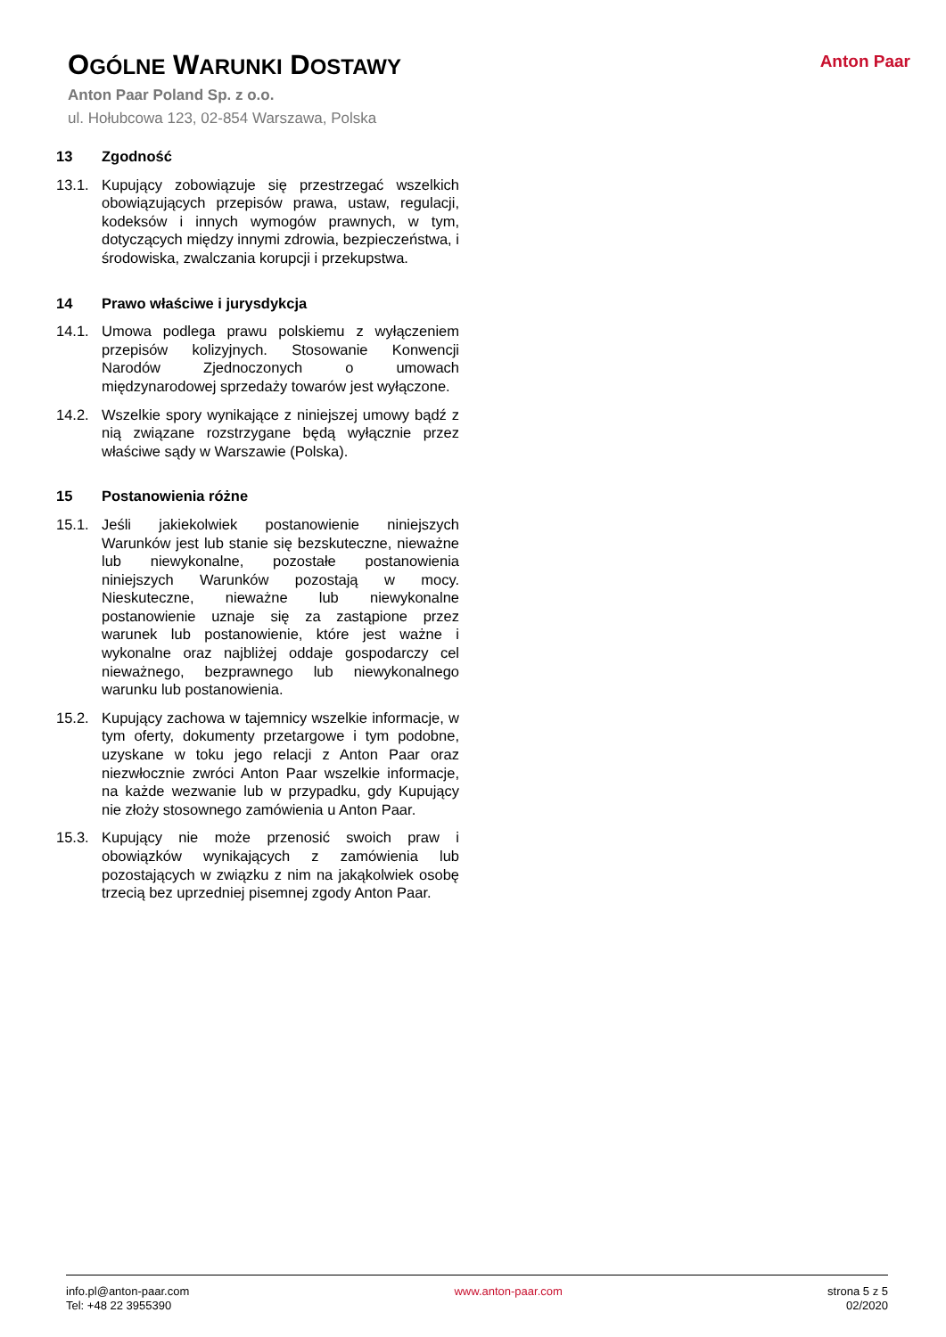OGÓLNE WARUNKI DOSTAWY
Anton Paar Poland Sp. z o.o.
ul. Hołubcowa 123, 02-854 Warszawa, Polska
Anton Paar
13 Zgodność
13.1. Kupujący zobowiązuje się przestrzegać wszelkich obowiązujących przepisów prawa, ustaw, regulacji, kodeksów i innych wymogów prawnych, w tym, dotyczących między innymi zdrowia, bezpieczeństwa, i środowiska, zwalczania korupcji i przekupstwa.
14 Prawo właściwe i jurysdykcja
14.1. Umowa podlega prawu polskiemu z wyłączeniem przepisów kolizyjnych. Stosowanie Konwencji Narodów Zjednoczonych o umowach międzynarodowej sprzedaży towarów jest wyłączone.
14.2. Wszelkie spory wynikające z niniejszej umowy bądź z nią związane rozstrzygane będą wyłącznie przez właściwe sądy w Warszawie (Polska).
15 Postanowienia różne
15.1. Jeśli jakiekolwiek postanowienie niniejszych Warunków jest lub stanie się bezskuteczne, nieważne lub niewykonalne, pozostałe postanowienia niniejszych Warunków pozostają w mocy. Nieskuteczne, nieważne lub niewykonalne postanowienie uznaje się za zastąpione przez warunek lub postanowienie, które jest ważne i wykonalne oraz najbliżej oddaje gospodarczy cel nieważnego, bezprawnego lub niewykonalnego warunku lub postanowienia.
15.2. Kupujący zachowa w tajemnicy wszelkie informacje, w tym oferty, dokumenty przetargowe i tym podobne, uzyskane w toku jego relacji z Anton Paar oraz niezwłocznie zwróci Anton Paar wszelkie informacje, na każde wezwanie lub w przypadku, gdy Kupujący nie złoży stosownego zamówienia u Anton Paar.
15.3. Kupujący nie może przenosić swoich praw i obowiązków wynikających z zamówienia lub pozostających w związku z nim na jakąkolwiek osobę trzecią bez uprzedniej pisemnej zgody Anton Paar.
info.pl@anton-paar.com
Tel: +48 22 3955390
www.anton-paar.com strona 5 z 5
02/2020